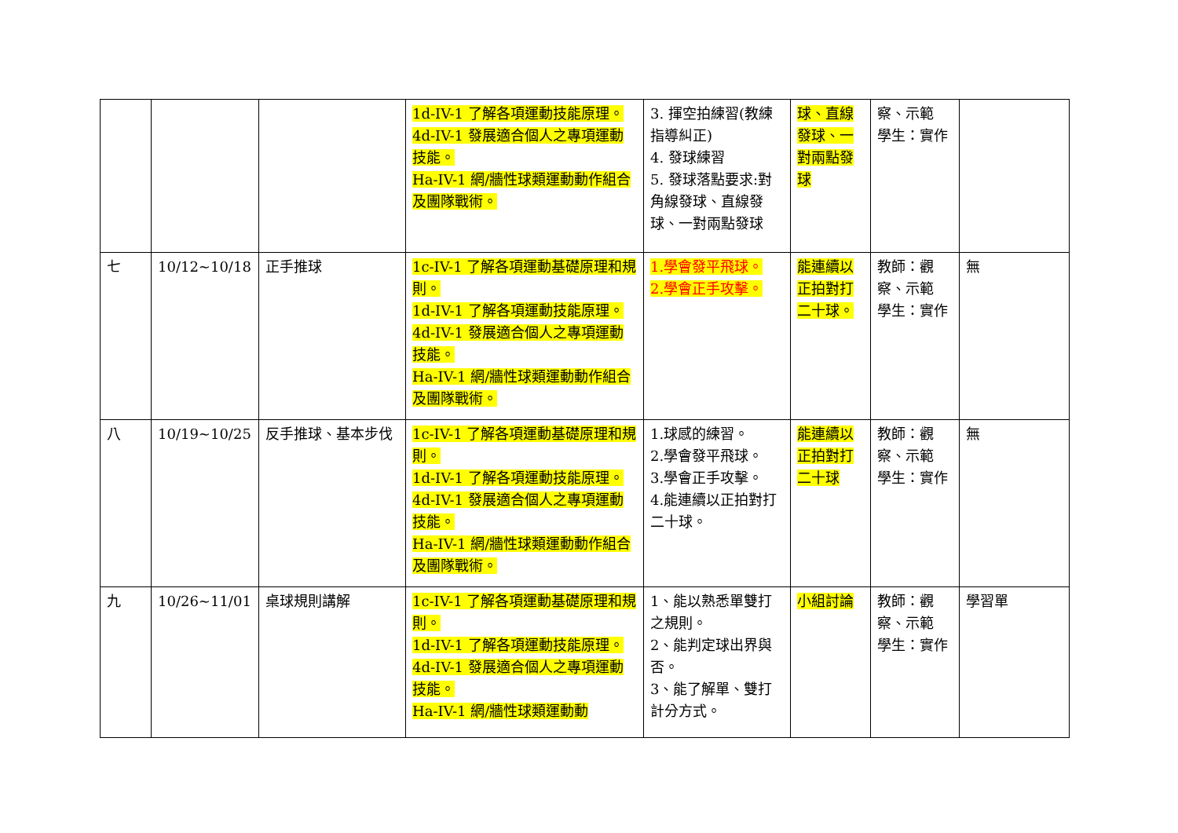| | | | 1d-IV-1 了解各項運動技能原理。 4d-IV-1 發展適合個人之專項運動技能。 Ha-IV-1 網/牆性球類運動動作組合及團隊戰術。 | 3. 揮空拍練習(教練指導糾正) 4. 發球練習 5. 發球落點要求:對角線發球、直線發球、一對兩點發球 | 球、直線發球、一對兩點發球 | 察、示範 學生：實作 | |
| 七 | 10/12~10/18 | 正手推球 | 1c-IV-1 了解各項運動基礎原理和規則。 1d-IV-1 了解各項運動技能原理。 4d-IV-1 發展適合個人之專項運動技能。 Ha-IV-1 網/牆性球類運動動作組合及團隊戰術。 | 1.學會發平飛球。 2.學會正手攻擊。 | 能連續以正拍對打二十球。 | 教師：觀 察、示範 學生：實作 | 無 |
| 八 | 10/19~10/25 | 反手推球、基本步伐 | 1c-IV-1 了解各項運動基礎原理和規則。 1d-IV-1 了解各項運動技能原理。 4d-IV-1 發展適合個人之專項運動技能。 Ha-IV-1 網/牆性球類運動動作組合及團隊戰術。 | 1.球感的練習。 2.學會發平飛球。 3.學會正手攻擊。 4.能連續以正拍對打二十球。 | 能連續以正拍對打二十球 | 教師：觀 察、示範 學生：實作 | 無 |
| 九 | 10/26~11/01 | 桌球規則講解 | 1c-IV-1 了解各項運動基礎原理和規則。 1d-IV-1 了解各項運動技能原理。 4d-IV-1 發展適合個人之專項運動技能。 Ha-IV-1 網/牆性球類運動動 | 1、能以熟悉單雙打之規則。 2、能判定球出界與否。 3、能了解單、雙打計分方式。 | 小組討論 | 教師：觀 察、示範 學生：實作 | 學習單 |